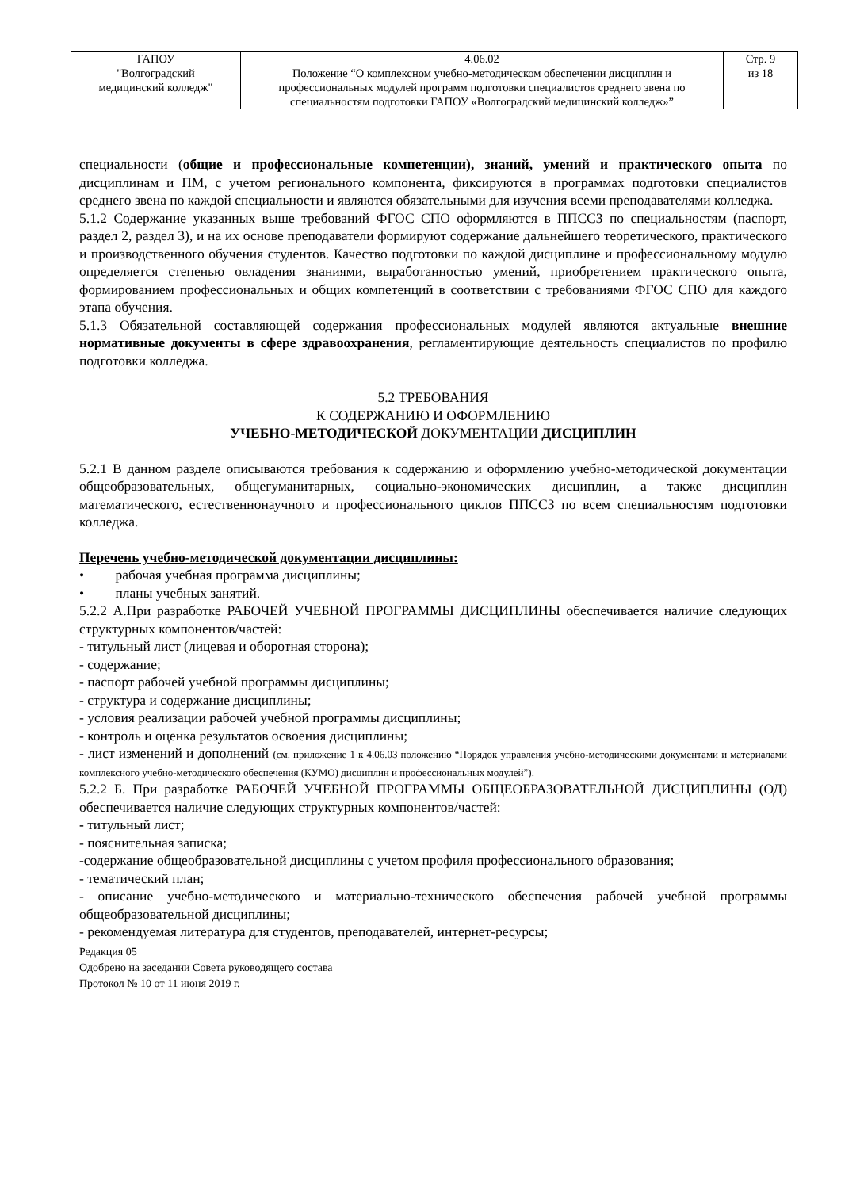| ГАПОУ "Волгоградский медицинский колледж" | 4.06.02 Положение “О комплексном учебно-методическом обеспечении дисциплин и профессиональных модулей программ подготовки специалистов среднего звена по специальностям подготовки ГАПОУ «Волгоградский медицинский колледж»” | Стр. 9 из 18 |
специальности (общие и профессиональные компетенции), знаний, умений и практического опыта по дисциплинам и ПМ, с учетом регионального компонента, фиксируются в программах подготовки специалистов среднего звена по каждой специальности и являются обязательными для изучения всеми преподавателями колледжа.
5.1.2 Содержание указанных выше требований ФГОС СПО оформляются в ППССЗ по специальностям (паспорт, раздел 2, раздел 3), и на их основе преподаватели формируют содержание дальнейшего теоретического, практического и производственного обучения студентов. Качество подготовки по каждой дисциплине и профессиональному модулю определяется степенью овладения знаниями, выработанностью умений, приобретением практического опыта, формированием профессиональных и общих компетенций в соответствии с требованиями ФГОС СПО для каждого этапа обучения.
5.1.3 Обязательной составляющей содержания профессиональных модулей являются актуальные внешние нормативные документы в сфере здравоохранения, регламентирующие деятельность специалистов по профилю подготовки колледжа.
5.2 ТРЕБОВАНИЯ
К СОДЕРЖАНИЮ И ОФОРМЛЕНИЮ
УЧЕБНО-МЕТОДИЧЕСКОЙ ДОКУМЕНТАЦИИ ДИСЦИПЛИН
5.2.1 В данном разделе описываются требования к содержанию и оформлению учебно-методической документации общеобразовательных, общегуманитарных, социально-экономических дисциплин, а также дисциплин математического, естественнонаучного и профессионального циклов ППССЗ по всем специальностям подготовки колледжа.
Перечень учебно-методической документации дисциплины:
• рабочая учебная программа дисциплины;
• планы учебных занятий.
5.2.2 А.При разработке РАБОЧЕЙ УЧЕБНОЙ ПРОГРАММЫ ДИСЦИПЛИНЫ обеспечивается наличие следующих структурных компонентов/частей:
- титульный лист (лицевая и оборотная сторона);
- содержание;
- паспорт рабочей учебной программы дисциплины;
- структура и содержание дисциплины;
- условия реализации рабочей учебной программы дисциплины;
- контроль и оценка результатов освоения дисциплины;
- лист изменений и дополнений (см. приложение 1 к 4.06.03 положению “Порядок управления учебно-методическими документами и материалами комплексного учебно-методического обеспечения (КУМО) дисциплин и профессиональных модулей”).
5.2.2 Б. При разработке РАБОЧЕЙ УЧЕБНОЙ ПРОГРАММЫ ОБЩЕОБРАЗОВАТЕЛЬНОЙ ДИСЦИПЛИНЫ (ОД) обеспечивается наличие следующих структурных компонентов/частей:
- титульный лист;
- пояснительная записка;
-содержание общеобразовательной дисциплины с учетом профиля профессионального образования;
- тематический план;
- описание учебно-методического и материально-технического обеспечения рабочей учебной программы общеобразовательной дисциплины;
- рекомендуемая литература для студентов, преподавателей, интернет-ресурсы;
Редакция 05
Одобрено на заседании Совета руководящего состава
Протокол № 10 от 11 июня 2019 г.